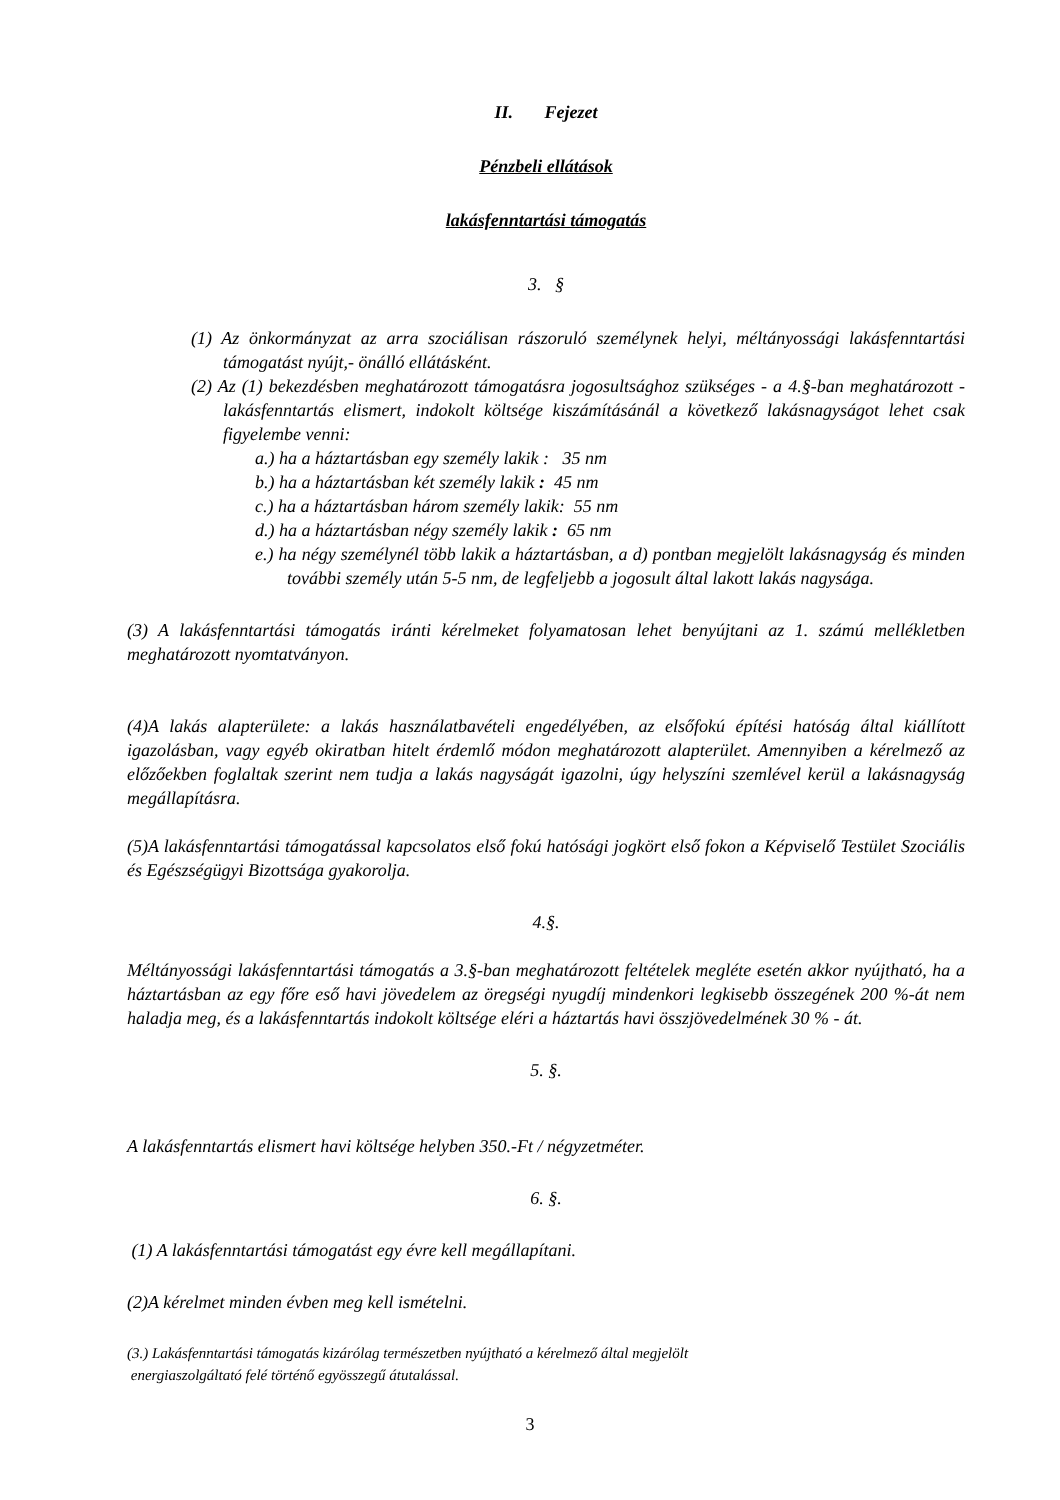II. Fejezet
Pénzbeli ellátások
lakásfenntartási támogatás
3. §
(1) Az önkormányzat az arra szociálisan rászoruló személynek helyi, méltányossági lakásfenntartási támogatást nyújt,- önálló ellátásként.
(2) Az (1) bekezdésben meghatározott támogatásra jogosultsághoz szükséges - a 4.§-ban meghatározott - lakásfenntartás elismert, indokolt költsége kiszámításánál a következő lakásnagyságot lehet csak figyelembe venni:
a.) ha a háztartásban egy személy lakik : 35 nm
b.) ha a háztartásban két személy lakik : 45 nm
c.) ha a háztartásban három személy lakik: 55 nm
d.) ha a háztartásban négy személy lakik : 65 nm
e.) ha négy személynél több lakik a háztartásban, a d) pontban megjelölt lakásnagyság és minden további személy után 5-5 nm, de legfeljebb a jogosult által lakott lakás nagysága.
(3) A lakásfenntartási támogatás iránti kérelmeket folyamatosan lehet benyújtani az 1. számú mellékletben meghatározott nyomtatványon.
(4)A lakás alapterülete: a lakás használatbavételi engedélyében, az elsőfokú építési hatóság által kiállított igazolásban, vagy egyéb okiratban hitelt érdemlő módon meghatározott alapterület. Amennyiben a kérelmező az előzőekben foglaltak szerint nem tudja a lakás nagyságát igazolni, úgy helyszíni szemlével kerül a lakásnagyság megállapításra.
(5)A lakásfenntartási támogatással kapcsolatos első fokú hatósági jogkört első fokon a Képviselő Testület Szociális és Egészségügyi Bizottsága gyakorolja.
4.§.
Méltányossági lakásfenntartási támogatás a 3.§-ban meghatározott feltételek megléte esetén akkor nyújtható, ha a háztartásban az egy főre eső havi jövedelem az öregségi nyugdíj mindenkori legkisebb összegének 200 %-át nem haladja meg, és a lakásfenntartás indokolt költsége eléri a háztartás havi összjövedelmének 30 % - át.
5. §.
A lakásfenntartás elismert havi költsége helyben 350.-Ft / négyzetméter.
6. §.
(1) A lakásfenntartási támogatást egy évre kell megállapítani.
(2)A kérelmet minden évben meg kell ismételni.
(3.) Lakásfenntartási támogatás kizárólag természetben nyújtható a kérelmező által megjelölt
energiaszolgáltató felé történő egyösszegű átutalással.
3